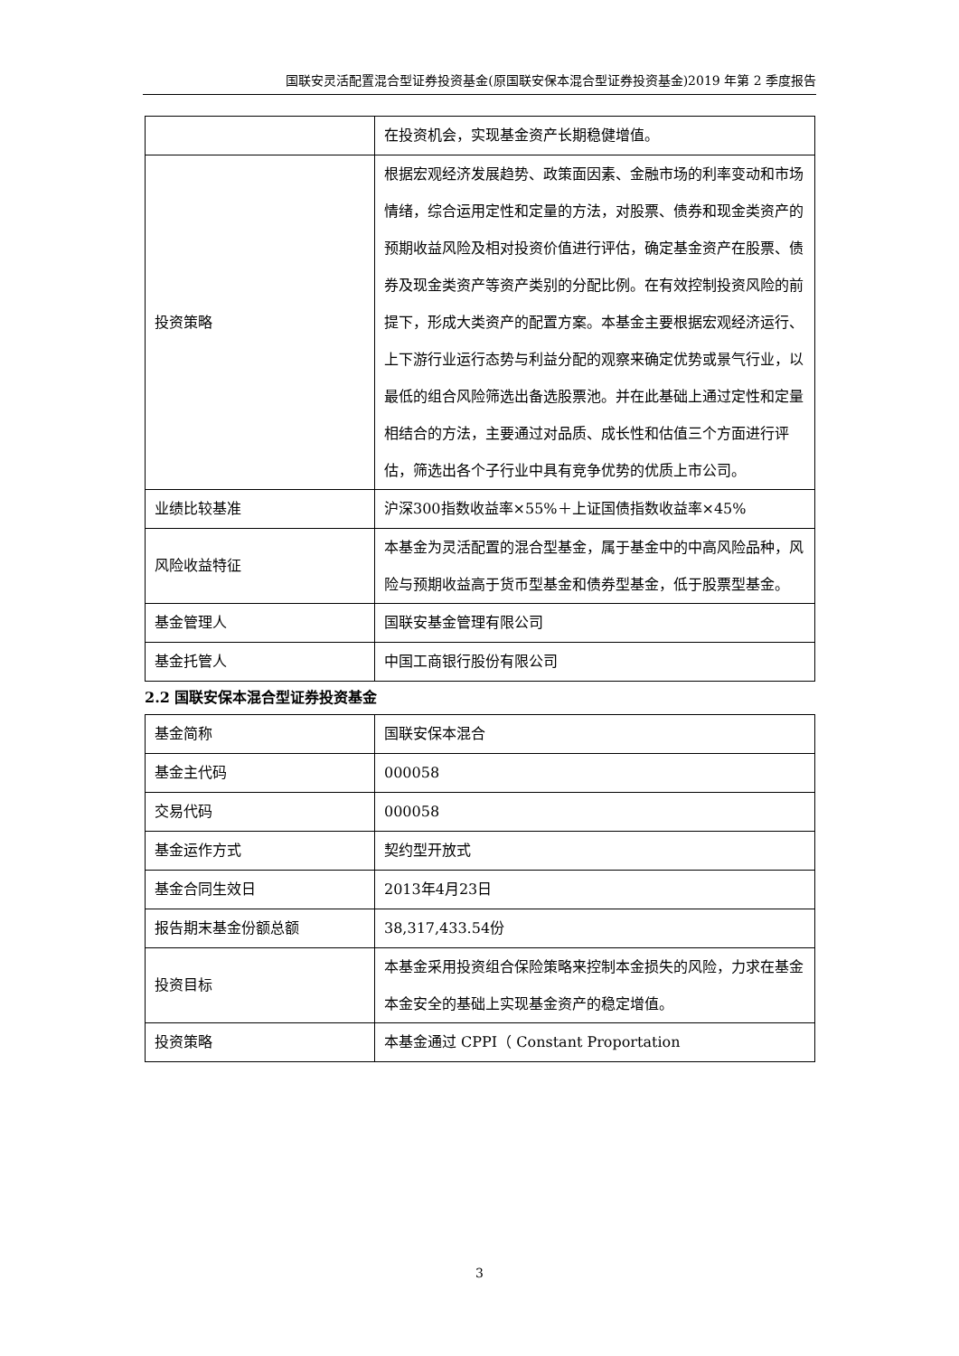国联安灵活配置混合型证券投资基金(原国联安保本混合型证券投资基金)2019 年第 2 季度报告
| | 在投资机会，实现基金资产长期稳健增值。 |
| 投资策略 | 根据宏观经济发展趋势、政策面因素、金融市场的利率变动和市场情绪，综合运用定性和定量的方法，对股票、债券和现金类资产的预期收益风险及相对投资价值进行评估，确定基金资产在股票、债券及现金类资产等资产类别的分配比例。在有效控制投资风险的前提下，形成大类资产的配置方案。本基金主要根据宏观经济运行、上下游行业运行态势与利益分配的观察来确定优势或景气行业，以最低的组合风险筛选出备选股票池。并在此基础上通过定性和定量相结合的方法，主要通过对品质、成长性和估值三个方面进行评估，筛选出各个子行业中具有竞争优势的优质上市公司。 |
| 业绩比较基准 | 沪深300指数收益率×55%＋上证国债指数收益率×45% |
| 风险收益特征 | 本基金为灵活配置的混合型基金，属于基金中的中高风险品种，风险与预期收益高于货币型基金和债券型基金，低于股票型基金。 |
| 基金管理人 | 国联安基金管理有限公司 |
| 基金托管人 | 中国工商银行股份有限公司 |
2.2 国联安保本混合型证券投资基金
| 基金简称 | 国联安保本混合 |
| 基金主代码 | 000058 |
| 交易代码 | 000058 |
| 基金运作方式 | 契约型开放式 |
| 基金合同生效日 | 2013年4月23日 |
| 报告期末基金份额总额 | 38,317,433.54份 |
| 投资目标 | 本基金采用投资组合保险策略来控制本金损失的风险，力求在基金本金安全的基础上实现基金资产的稳定增值。 |
| 投资策略 | 本基金通过 CPPI（ Constant Proportation |
3